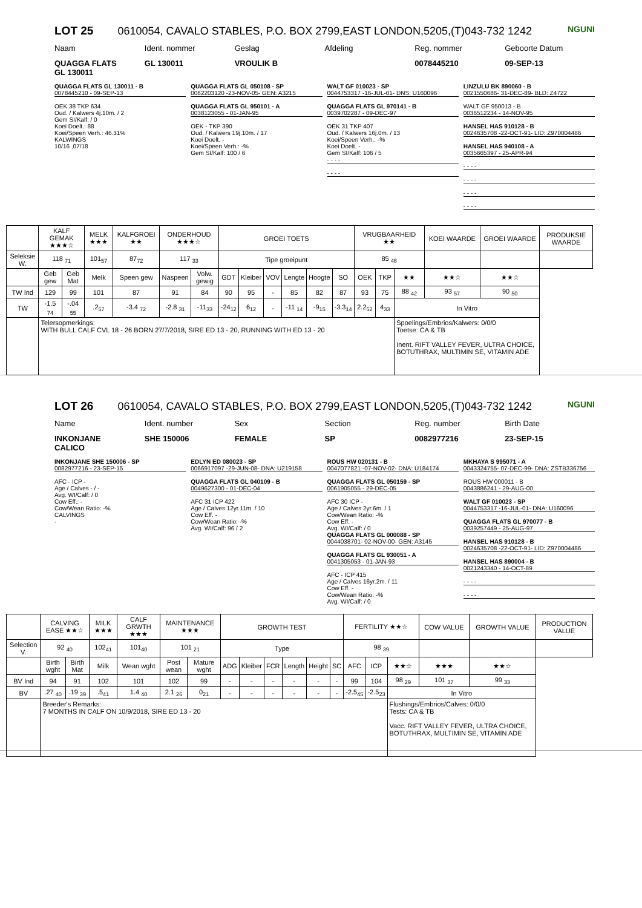NGUNI
LOT 25 0610054, CAVALO STABLES, P.O. BOX 2799,EAST LONDON,5205,(T)043-732 1242
Naam Ident. nommer Geslag Afdeling Reg. nommer Geboorte Datum
QUAGGA FLATS
GL 130011
GL 130011 VROULIK B 0078445210 09-SEP-13
QUAGGA FLATS GL 130011 - B
0078445210 - 09-SEP-13
OEK 38 TKP 634
Oud. / Kalwers 4j.10m. / 2
Gem SI/Kalf: / 0
Koei Doelt.: 88
Koei/Speen Verh.: 46.31%
KALWINGS
10/16 ,07/18
QUAGGA FLATS GL 050108 - SP
0062203120 -23-NOV-05- GEN: A3215
QUAGGA FLATS GL 950101 - A
0038123055 - 01-JAN-95
OEK - TKP 390
Oud. / Kalwers 19j.10m. / 17
Koei Doelt. -
Koei/Speen Verh.: -%
Gem SI/Kalf: 100 / 6
WALT GF 010023 - SP
0044753317 -16-JUL-01- DNS: U160096
QUAGGA FLATS GL 970141 - B
0039702287 - 09-DEC-97
OEK 31 TKP 407
Oud. / Kalwers 16j.0m. / 13
Koei/Speen Verh.: -%
Koei Doelt. -
Gem SI/Kalf: 106 / 5
- - - -
- - - -
LINZULU BK 890060 - B
0021550686- 31-DEC-89- BLD: Z4722
WALT GF 950013 - B
0036512234 - 14-NOV-95
HANSEL HAS 910128 - B
0024635708 -22-OCT-91- LID: Z970004486
HANSEL HAS 940108 - A
0035665397 - 25-APR-94
- - - -
- - - -
- - - -
- - - -
| | KALF GEMAK ★★★☆ | | MELK ★★★ | KALFGROEI ★★ | ONDERHOUD ★★★☆ | | GROEI TOETS | | | | | | VRUGBAARHEID ★★ | | | KOEI WAARDE | GROEI WAARDE | PRODUKSIE WAARDE |
| --- | --- | --- | --- | --- | --- | --- | --- | --- | --- | --- | --- | --- | --- | --- | --- | --- | --- | --- |
| Seleksie W. | 118 <sub>71</sub> | | 101<sub>57</sub> | 87<sub>72</sub> | 117 <sub>33</sub> | | Tipe groeipunt | | | | | | 85 <sub>48</sub> | | | | | |
| | Geb gew | Geb Mat | Melk | Speen gew | Naspeen | Volw. gewig | GDT | Kleiber | VOV | Lengte | Hoogte | SO | OEK | TKP | ★★ | ★★☆ | ★★☆ | |
| TW Ind | 129 | 99 | 101 | 87 | 91 | 84 | 90 | 95 | - | 85 | 82 | 87 | 93 | 75 | 88 <sub>42</sub> | 93 <sub>57</sub> | 90 <sub>50</sub> | |
| TW | -1.5 <sub>74</sub> | -.04 <sub>55</sub> | .2<sub>57</sub> | -3.4 <sub>72</sub> | -2.8 <sub>31</sub> | -11<sub>33</sub> | -24<sub>12</sub> | 6<sub>12</sub> | - | -11 <sub>14</sub> | -9<sub>15</sub> | -3.3<sub>14</sub> | 2.2<sub>52</sub> | 4<sub>33</sub> | In Vitro | | | |
| | Telersopmerkings: WITH BULL CALF CVL 18 - 26 BORN 27/7/2018, SIRE ED 13 - 20, RUNNING WITH ED 13 - 20 | | | | | | | | | | | | | | Spoelings/Embrios/Kalwers: 0/0/0 Toetse: CA & TB Inent. RIFT VALLEY FEVER, ULTRA CHOICE, BOTUTHRAX, MULTIMIN SE, VITAMIN ADE | | | |
NGUNI
LOT 26 0610054, CAVALO STABLES, P.O. BOX 2799,EAST LONDON,5205,(T)043-732 1242
Name Ident. number Sex Section Reg. number Birth Date
INKONJANE
CALICO
SHE 150006 FEMALE SP 0082977216 23-SEP-15
INKONJANE SHE 150006 - SP
0082977216 - 23-SEP-15
AFC - ICP -
Age / Calves - / -
Avg. WI/Calf: / 0
Cow Eff.: -
Cow/Wean Ratio: -%
CALVINGS
-
EDLYN ED 080023 - SP
0066917097 -29-JUN-08- DNA: U219158
QUAGGA FLATS GL 040109 - B
0049627300 - 01-DEC-04
AFC 31 ICP 422
Age / Calves 12yr.11m. / 10
Cow Eff. -
Cow/Wean Ratio: -%
Avg. WI/Calf: 96 / 2
ROUS HW 020131 - B
0047077821 -07-NOV-02- DNA: U184174
QUAGGA FLATS GL 050159 - SP
0061905055 - 29-DEC-05
AFC 30 ICP -
Age / Calves 2yr.6m. / 1
Cow/Wean Ratio: -%
Cow Eff. -
Avg. WI/Calf: / 0
QUAGGA FLATS GL 000088 - SP
0044038701- 02-NOV-00- GEN: A3145
QUAGGA FLATS GL 930051 - A
0041305053 - 01-JAN-93
AFC - ICP 415
Age / Calves 16yr.2m. / 11
Cow Eff. -
Cow/Wean Ratio: -%
Avg. WI/Calf: / 0
MKHAYA S 995071 - A
0043324755- 07-DEC-99- DNA: ZSTB336756
ROUS HW 000011 - B
0043886241 - 29-AUG-00
WALT GF 010023 - SP
0044753317 -16-JUL-01- DNA: U160096
QUAGGA FLATS GL 970077 - B
0039257449 - 25-AUG-97
HANSEL HAS 910128 - B
0024635708 -22-OCT-91- LID: Z970004486
HANSEL HAS 890004 - B
0021243340 - 14-OCT-89
- - - -
- - - -
| | CALVING EASE ★★☆ | | MILK ★★★ | CALF GRWTH ★★★ | MAINTENANCE ★★★ | | GROWTH TEST | | | | | | FERTILITY ★★☆ | | | COW VALUE | GROWTH VALUE | PRODUCTION VALUE |
| --- | --- | --- | --- | --- | --- | --- | --- | --- | --- | --- | --- | --- | --- | --- | --- | --- | --- | --- |
| Selection V. | 92 <sub>40</sub> | | 102<sub>41</sub> | 101<sub>40</sub> | 101 <sub>21</sub> | | Type | | | | | | 98 <sub>39</sub> | | | | | |
| | Birth wght | Birth Mat | Milk | Wean wght | Post wean | Mature wght | ADG | Kleiber | FCR | Length | Height | SC | AFC | ICP | ★★☆ | ★★★ | ★★☆ | |
| BV Ind | 94 | 91 | 102 | 101 | 102 | 99 | - | - | - | - | - | - | 99 | 104 | 98 <sub>29</sub> | 101 <sub>37</sub> | 99 <sub>33</sub> | |
| BV | .27 <sub>40</sub> | .19 <sub>39</sub> | .5<sub>41</sub> | 1.4 <sub>40</sub> | 2.1 <sub>26</sub> | 0<sub>21</sub> | - | - | - | - | - | - | -2.5<sub>45</sub> | -2.5<sub>23</sub> | In Vitro | | | |
| | Breeder's Remarks: 7 MONTHS IN CALF ON 10/9/2018, SIRE ED 13 - 20 | | | | | | | | | | | | | | Flushings/Embrios/Calves: 0/0/0 Tests: CA & TB Vacc. RIFT VALLEY FEVER, ULTRA CHOICE, BOTUTHRAX, MULTIMIN SE, VITAMIN ADE | | | |